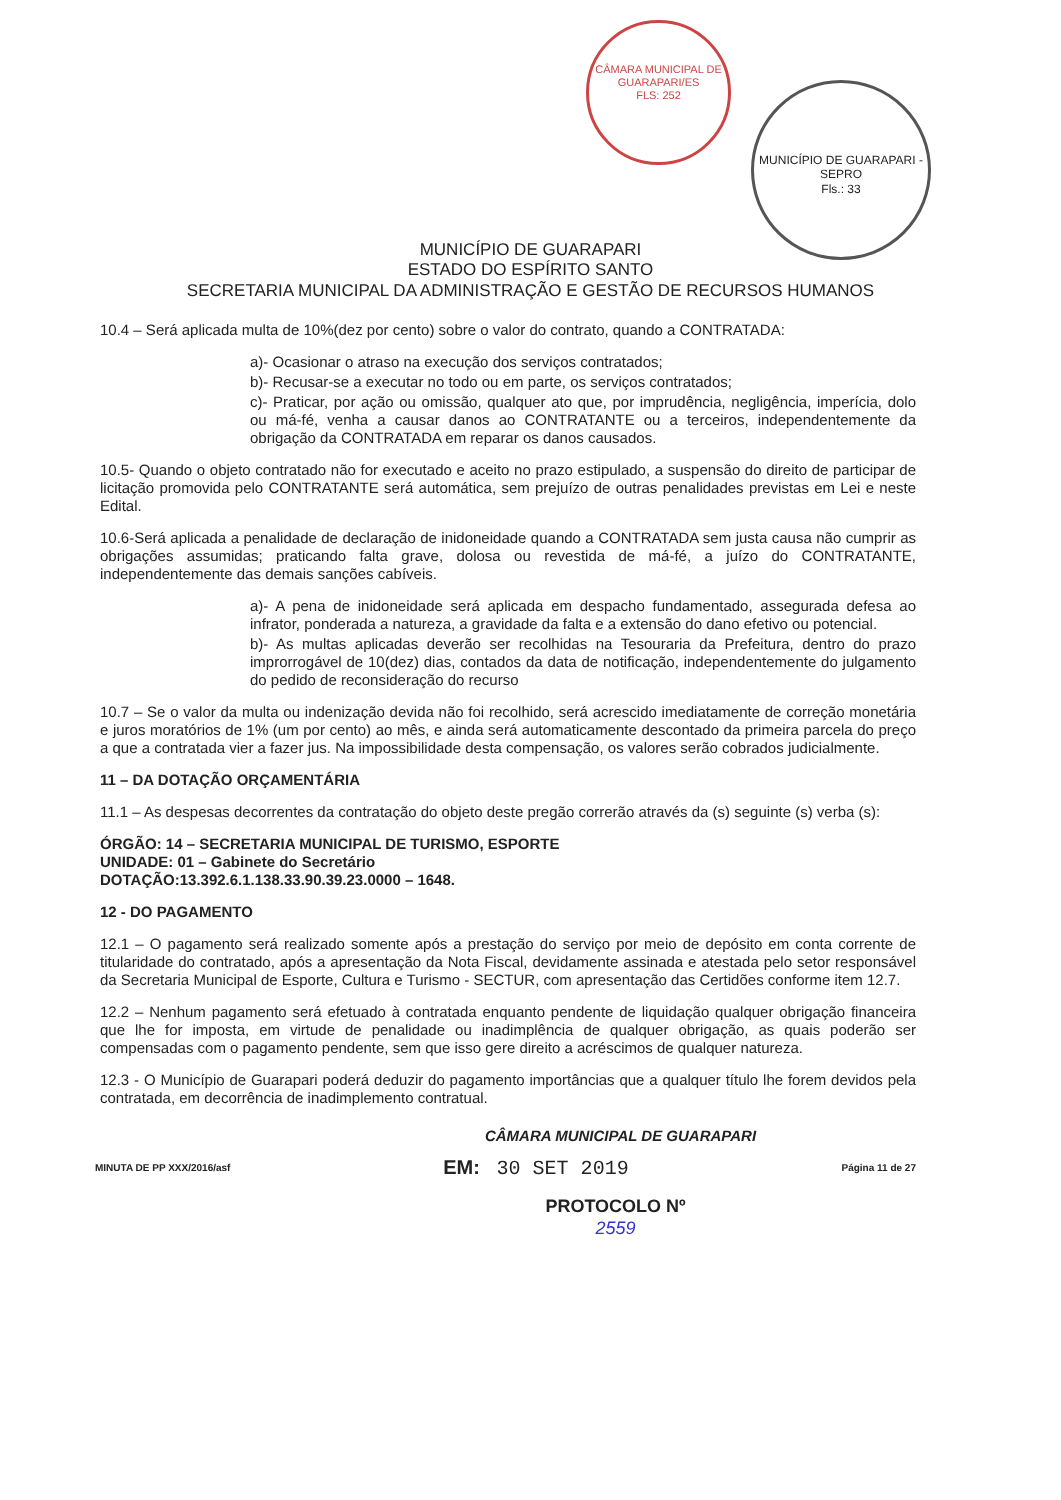CÂMARA MUNICIPAL DE GUARAPARI/ES
FLS: 252
MUNICÍPIO DE GUARAPARI - SEPRO
Fls.: 33
MUNICÍPIO DE GUARAPARI
ESTADO DO ESPÍRITO SANTO
SECRETARIA MUNICIPAL DA ADMINISTRAÇÃO E GESTÃO DE RECURSOS HUMANOS
10.4 – Será aplicada multa de 10%(dez por cento) sobre o valor do contrato, quando a CONTRATADA:
a)- Ocasionar o atraso na execução dos serviços contratados;
b)- Recusar-se a executar no todo ou em parte, os serviços contratados;
c)- Praticar, por ação ou omissão, qualquer ato que, por imprudência, negligência, imperícia, dolo ou má-fé, venha a causar danos ao CONTRATANTE ou a terceiros, independentemente da obrigação da CONTRATADA em reparar os danos causados.
10.5- Quando o objeto contratado não for executado e aceito no prazo estipulado, a suspensão do direito de participar de licitação promovida pelo CONTRATANTE será automática, sem prejuízo de outras penalidades previstas em Lei e neste Edital.
10.6-Será aplicada a penalidade de declaração de inidoneidade quando a CONTRATADA sem justa causa não cumprir as obrigações assumidas; praticando falta grave, dolosa ou revestida de má-fé, a juízo do CONTRATANTE, independentemente das demais sanções cabíveis.
a)- A pena de inidoneidade será aplicada em despacho fundamentado, assegurada defesa ao infrator, ponderada a natureza, a gravidade da falta e a extensão do dano efetivo ou potencial.
b)- As multas aplicadas deverão ser recolhidas na Tesouraria da Prefeitura, dentro do prazo improrrogável de 10(dez) dias, contados da data de notificação, independentemente do julgamento do pedido de reconsideração do recurso
10.7 – Se o valor da multa ou indenização devida não foi recolhido, será acrescido imediatamente de correção monetária e juros moratórios de 1% (um por cento) ao mês, e ainda será automaticamente descontado da primeira parcela do preço a que a contratada vier a fazer jus. Na impossibilidade desta compensação, os valores serão cobrados judicialmente.
11 – DA DOTAÇÃO ORÇAMENTÁRIA
11.1 – As despesas decorrentes da contratação do objeto deste pregão correrão através da (s) seguinte (s) verba (s):
ÓRGÃO: 14 – SECRETARIA MUNICIPAL DE TURISMO, ESPORTE
UNIDADE: 01 – Gabinete do Secretário
DOTAÇÃO:13.392.6.1.138.33.90.39.23.0000 – 1648.
12 - DO PAGAMENTO
12.1 – O pagamento será realizado somente após a prestação do serviço por meio de depósito em conta corrente de titularidade do contratado, após a apresentação da Nota Fiscal, devidamente assinada e atestada pelo setor responsável da Secretaria Municipal de Esporte, Cultura e Turismo - SECTUR, com apresentação das Certidões conforme item 12.7.
12.2 – Nenhum pagamento será efetuado à contratada enquanto pendente de liquidação qualquer obrigação financeira que lhe for imposta, em virtude de penalidade ou inadimplência de qualquer obrigação, as quais poderão ser compensadas com o pagamento pendente, sem que isso gere direito a acréscimos de qualquer natureza.
12.3 - O Município de Guarapari poderá deduzir do pagamento importâncias que a qualquer título lhe forem devidos pela contratada, em decorrência de inadimplemento contratual.
CÂMARA MUNICIPAL DE GUARAPARI
MINUTA DE PP XXX/2016/asf EM: 30 SET 2019 Página 11 de 27
PROTOCOLO Nº
2559